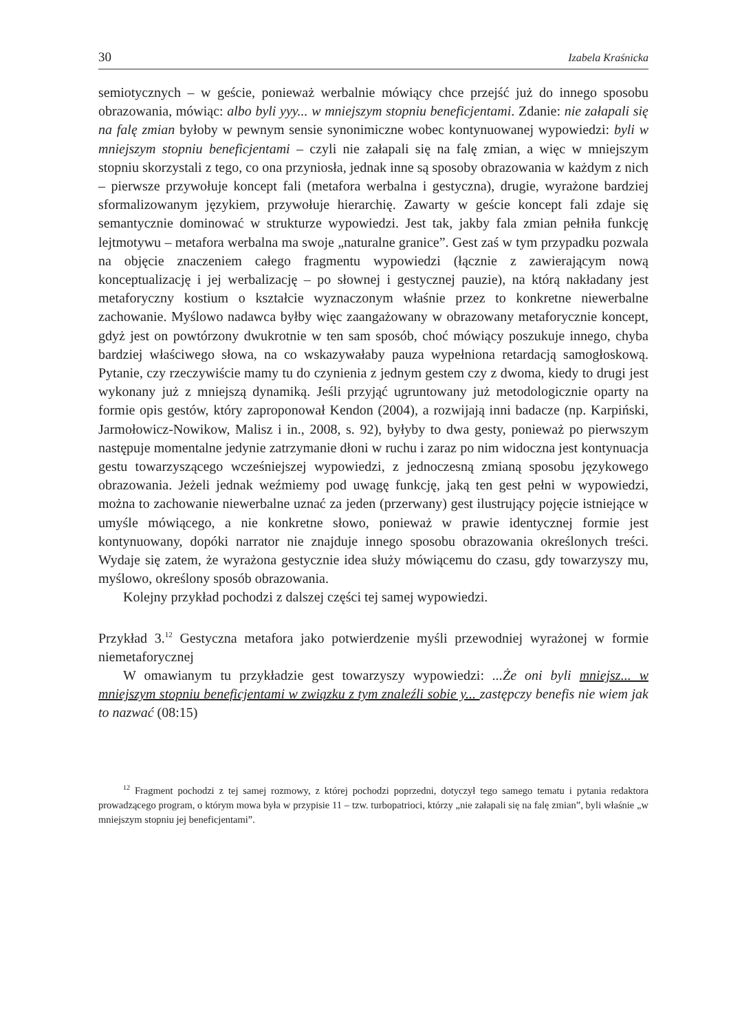30 Izabela Kraśnicka
semiotycznych – w geście, ponieważ werbalnie mówiący chce przejść już do innego sposobu obrazowania, mówiąc: albo byli yyy... w mniejszym stopniu beneficjentami. Zdanie: nie załapali się na falę zmian byłoby w pewnym sensie synonimiczne wobec kontynuowanej wypowiedzi: byli w mniejszym stopniu beneficjentami – czyli nie załapali się na falę zmian, a więc w mniejszym stopniu skorzystali z tego, co ona przyniosła, jednak inne są sposoby obrazowania w każdym z nich – pierwsze przywołuje koncept fali (metafora werbalna i gestyczna), drugie, wyrażone bardziej sformalizowanym językiem, przywołuje hierarchię. Zawarty w geście koncept fali zdaje się semantycznie dominować w strukturze wypowiedzi. Jest tak, jakby fala zmian pełniła funkcję lejtmotywu – metafora werbalna ma swoje „naturalne granice”. Gest zaś w tym przypadku pozwala na objęcie znaczeniem całego fragmentu wypowiedzi (łącznie z zawierającym nową konceptualizację i jej werbalizację – po słownej i gestycznej pauzie), na którą nakładany jest metaforyczny kostium o kształcie wyznaczonym właśnie przez to konkretne niewerbalne zachowanie. Myślowo nadawca byłby więc zaangażowany w obrazowany metaforycznie koncept, gdyż jest on powtórzony dwukrotnie w ten sam sposób, choć mówiący poszukuje innego, chyba bardziej właściwego słowa, na co wskazywałaby pauza wypełniona retardacją samogłoskową. Pytanie, czy rzeczywiście mamy tu do czynienia z jednym gestem czy z dwoma, kiedy to drugi jest wykonany już z mniejszą dynamiką. Jeśli przyjąć ugruntowany już metodologicznie oparty na formie opis gestów, który zaproponował Kendon (2004), a rozwijają inni badacze (np. Karpiński, Jarmołowicz-Nowikow, Malisz i in., 2008, s. 92), byłyby to dwa gesty, ponieważ po pierwszym następuje momentalne jedynie zatrzymanie dłoni w ruchu i zaraz po nim widoczna jest kontynuacja gestu towarzyszącego wcześniejszej wypowiedzi, z jednoczesną zmianą sposobu językowego obrazowania. Jeżeli jednak weźmiemy pod uwagę funkcję, jaką ten gest pełni w wypowiedzi, można to zachowanie niewerbalne uznać za jeden (przerwany) gest ilustrujący pojęcie istniejące w umyśle mówiącego, a nie konkretne słowo, ponieważ w prawie identycznej formie jest kontynuowany, dopóki narrator nie znajduje innego sposobu obrazowania określonych treści. Wydaje się zatem, że wyrażona gestycznie idea służy mówiącemu do czasu, gdy towarzyszy mu, myślowo, określony sposób obrazowania.
Kolejny przykład pochodzi z dalszej części tej samej wypowiedzi.
Przykład 3.<sup>12</sup> Gestyczna metafora jako potwierdzenie myśli przewodniej wyrażonej w formie niemetaforycznej
W omawianym tu przykładzie gest towarzyszy wypowiedzi: ...Że oni byli mniejsz... w mniejszym stopniu beneficjentami w związku z tym znaleźli sobie y... zastępczy benefis nie wiem jak to nazwać (08:15)
<sup>12</sup> Fragment pochodzi z tej samej rozmowy, z której pochodzi poprzedni, dotyczył tego samego tematu i pytania redaktora prowadzącego program, o którym mowa była w przypisie 11 – tzw. turbopatrioci, którzy „nie załapali się na falę zmian”, byli właśnie „w mniejszym stopniu jej beneficjentami”.